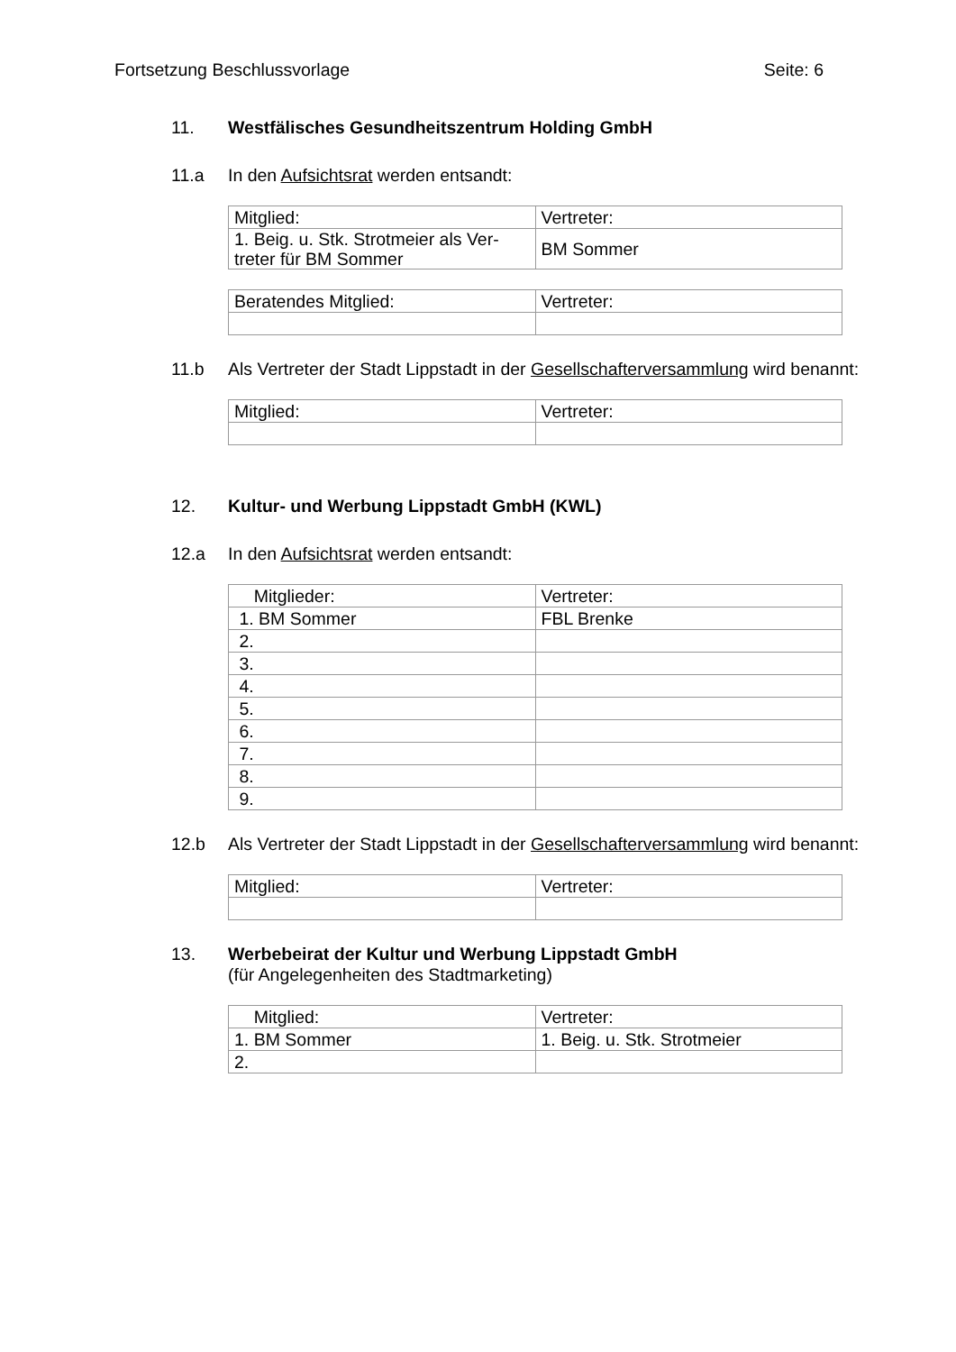Fortsetzung Beschlussvorlage Seite: 6
11. Westfälisches Gesundheitszentrum Holding GmbH
11.a In den Aufsichtsrat werden entsandt:
| Mitglied: | Vertreter: |
| 1. Beig. u. Stk. Strotmeier als Ver- treter für BM Sommer | BM Sommer |
| Beratendes Mitglied: | Vertreter: |
11.b Als Vertreter der Stadt Lippstadt in der Gesellschafterversammlung wird benannt:
| Mitglied: | Vertreter: |
12. Kultur- und Werbung Lippstadt GmbH (KWL)
12.a In den Aufsichtsrat werden entsandt:
| Mitglieder: | Vertreter: |
| 1. BM Sommer | FBL Brenke |
| 2. | |
| 3. | |
| 4. | |
| 5. | |
| 6. | |
| 7. | |
| 8. | |
| 9. | |
12.b Als Vertreter der Stadt Lippstadt in der Gesellschafterversammlung wird benannt:
| Mitglied: | Vertreter: |
13. Werbebeirat der Kultur und Werbung Lippstadt GmbH
(für Angelegenheiten des Stadtmarketing)
| Mitglied: | Vertreter: |
| 1. BM Sommer | 1. Beig. u. Stk. Strotmeier |
| 2. | |